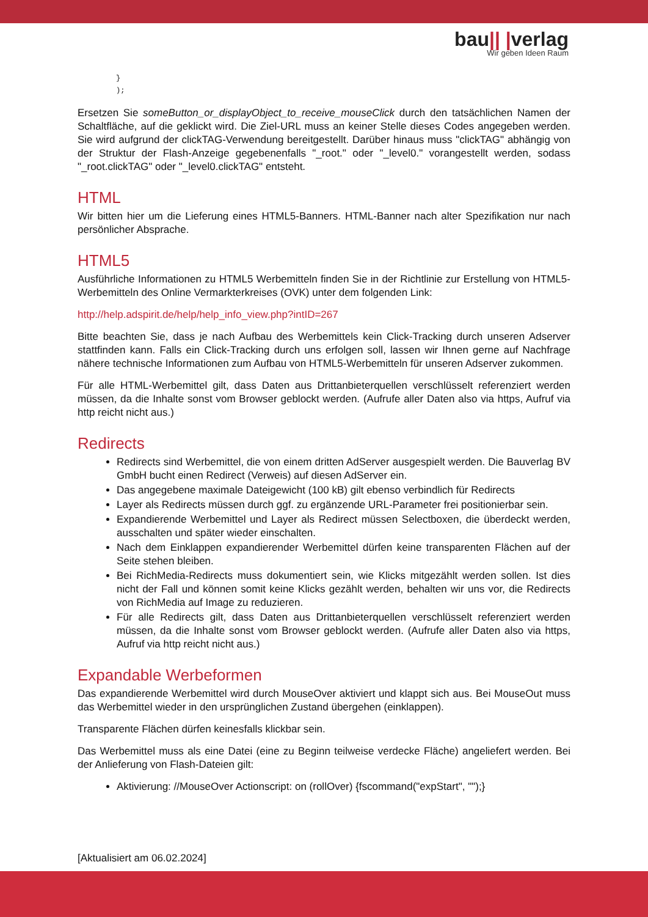bau|| |verlag
Wir geben Ideen Raum
}
);
Ersetzen Sie someButton_or_displayObject_to_receive_mouseClick durch den tatsächlichen Namen der Schaltfläche, auf die geklickt wird. Die Ziel-URL muss an keiner Stelle dieses Codes angegeben werden. Sie wird aufgrund der clickTAG-Verwendung bereitgestellt. Darüber hinaus muss "clickTAG" abhängig von der Struktur der Flash-Anzeige gegebenenfalls "_root." oder "_level0." vorangestellt werden, sodass "_root.clickTAG" oder "_level0.clickTAG" entsteht.
HTML
Wir bitten hier um die Lieferung eines HTML5-Banners. HTML-Banner nach alter Spezifikation nur nach persönlicher Absprache.
HTML5
Ausführliche Informationen zu HTML5 Werbemitteln finden Sie in der Richtlinie zur Erstellung von HTML5-Werbemitteln des Online Vermarkterkreises (OVK) unter dem folgenden Link:
http://help.adspirit.de/help/help_info_view.php?intID=267
Bitte beachten Sie, dass je nach Aufbau des Werbemittels kein Click-Tracking durch unseren Adserver stattfinden kann. Falls ein Click-Tracking durch uns erfolgen soll, lassen wir Ihnen gerne auf Nachfrage nähere technische Informationen zum Aufbau von HTML5-Werbemitteln für unseren Adserver zukommen.
Für alle HTML-Werbemittel gilt, dass Daten aus Drittanbieterquellen verschlüsselt referenziert werden müssen, da die Inhalte sonst vom Browser geblockt werden. (Aufrufe aller Daten also via https, Aufruf via http reicht nicht aus.)
Redirects
Redirects sind Werbemittel, die von einem dritten AdServer ausgespielt werden. Die Bauverlag BV GmbH bucht einen Redirect (Verweis) auf diesen AdServer ein.
Das angegebene maximale Dateigewicht (100 kB) gilt ebenso verbindlich für Redirects
Layer als Redirects müssen durch ggf. zu ergänzende URL-Parameter frei positionierbar sein.
Expandierende Werbemittel und Layer als Redirect müssen Selectboxen, die überdeckt werden, ausschalten und später wieder einschalten.
Nach dem Einklappen expandierender Werbemittel dürfen keine transparenten Flächen auf der Seite stehen bleiben.
Bei RichMedia-Redirects muss dokumentiert sein, wie Klicks mitgezählt werden sollen. Ist dies nicht der Fall und können somit keine Klicks gezählt werden, behalten wir uns vor, die Redirects von RichMedia auf Image zu reduzieren.
Für alle Redirects gilt, dass Daten aus Drittanbieterquellen verschlüsselt referenziert werden müssen, da die Inhalte sonst vom Browser geblockt werden. (Aufrufe aller Daten also via https, Aufruf via http reicht nicht aus.)
Expandable Werbeformen
Das expandierende Werbemittel wird durch MouseOver aktiviert und klappt sich aus. Bei MouseOut muss das Werbemittel wieder in den ursprünglichen Zustand übergehen (einklappen).
Transparente Flächen dürfen keinesfalls klickbar sein.
Das Werbemittel muss als eine Datei (eine zu Beginn teilweise verdecke Fläche) angeliefert werden. Bei der Anlieferung von Flash-Dateien gilt:
Aktivierung: //MouseOver Actionscript: on (rollOver) {fscommand("expStart", "");}
[Aktualisiert am 06.02.2024]